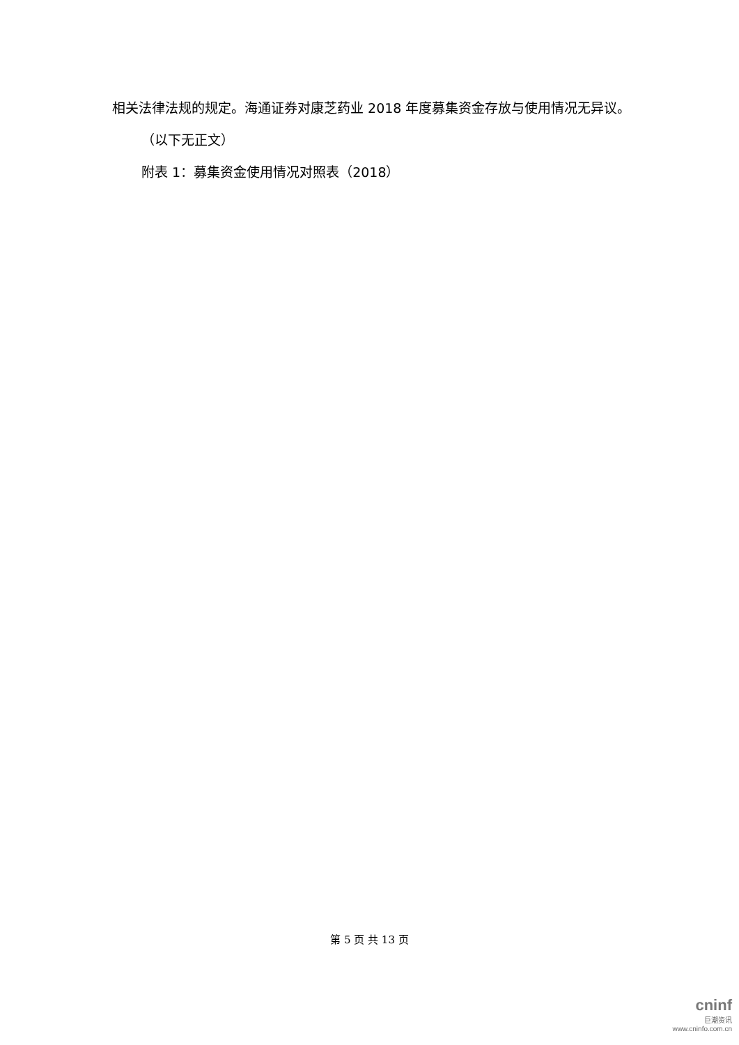相关法律法规的规定。海通证券对康芝药业 2018 年度募集资金存放与使用情况无异议。
（以下无正文）
附表 1：募集资金使用情况对照表（2018）
第 5 页 共 13 页
cninf
巨潮资讯
www.cninfo.com.cn